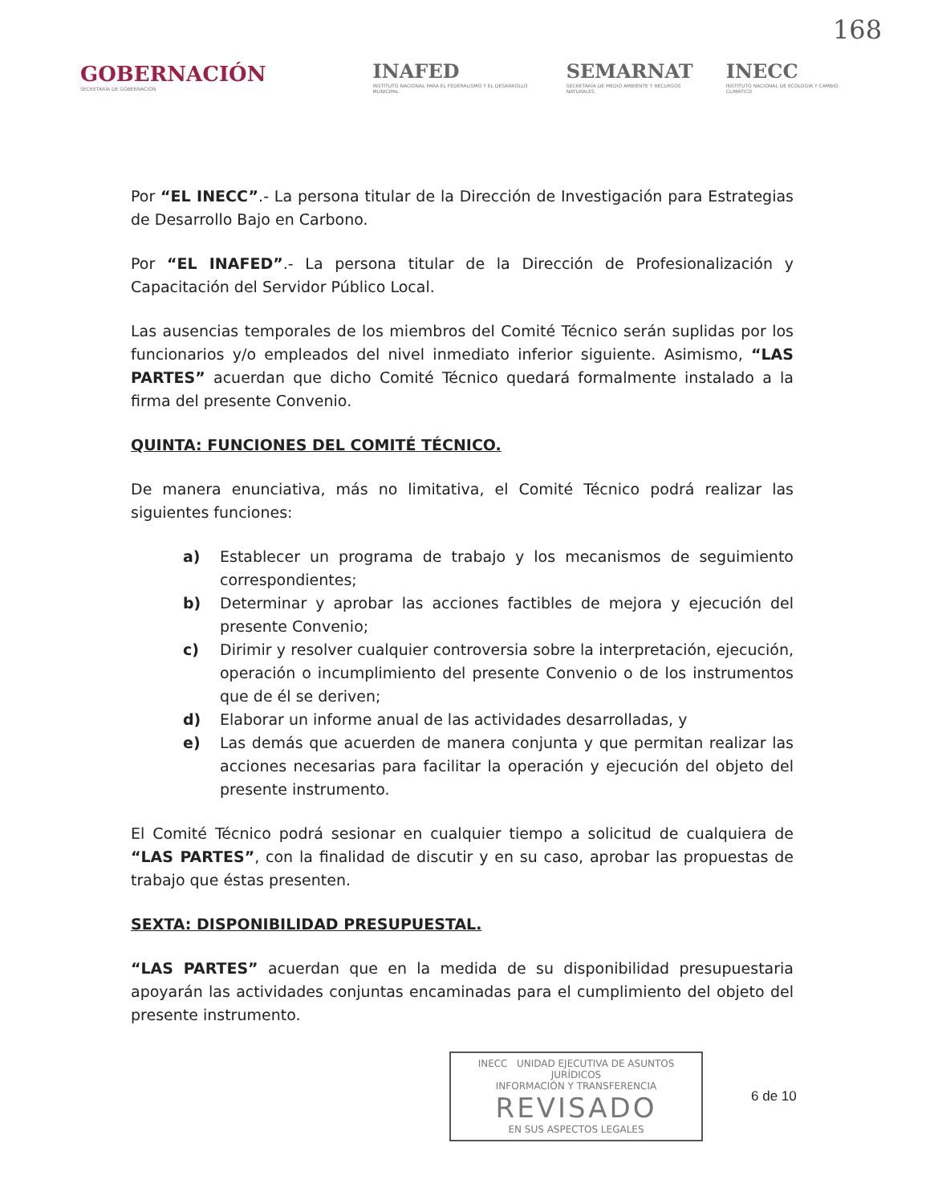168
GOBERNACIÓN
SECRETARÍA DE GOBERNACIÓN
INAFED
INSTITUTO NACIONAL PARA EL FEDERALISMO Y EL DESARROLLO MUNICIPAL
SEMARNAT
SECRETARÍA DE MEDIO AMBIENTE Y RECURSOS NATURALES
INECC
INSTITUTO NACIONAL DE ECOLOGÍA Y CAMBIO CLIMÁTICO
Por “EL INECC”.- La persona titular de la Dirección de Investigación para Estrategias de Desarrollo Bajo en Carbono.
Por “EL INAFED”.- La persona titular de la Dirección de Profesionalización y Capacitación del Servidor Público Local.
Las ausencias temporales de los miembros del Comité Técnico serán suplidas por los funcionarios y/o empleados del nivel inmediato inferior siguiente. Asimismo, “LAS PARTES” acuerdan que dicho Comité Técnico quedará formalmente instalado a la firma del presente Convenio.
QUINTA: FUNCIONES DEL COMITÉ TÉCNICO.
De manera enunciativa, más no limitativa, el Comité Técnico podrá realizar las siguientes funciones:
a) Establecer un programa de trabajo y los mecanismos de seguimiento correspondientes;
b) Determinar y aprobar las acciones factibles de mejora y ejecución del presente Convenio;
c) Dirimir y resolver cualquier controversia sobre la interpretación, ejecución, operación o incumplimiento del presente Convenio o de los instrumentos que de él se deriven;
d) Elaborar un informe anual de las actividades desarrolladas, y
e) Las demás que acuerden de manera conjunta y que permitan realizar las acciones necesarias para facilitar la operación y ejecución del objeto del presente instrumento.
El Comité Técnico podrá sesionar en cualquier tiempo a solicitud de cualquiera de “LAS PARTES”, con la finalidad de discutir y en su caso, aprobar las propuestas de trabajo que éstas presenten.
SEXTA: DISPONIBILIDAD PRESUPUESTAL.
“LAS PARTES” acuerdan que en la medida de su disponibilidad presupuestaria apoyarán las actividades conjuntas encaminadas para el cumplimiento del objeto del presente instrumento.
INECC UNIDAD EJECUTIVA DE ASUNTOS JURÍDICOS
INFORMACIÓN Y TRANSFERENCIA
REVISADO
EN SUS ASPECTOS LEGALES
6 de 10